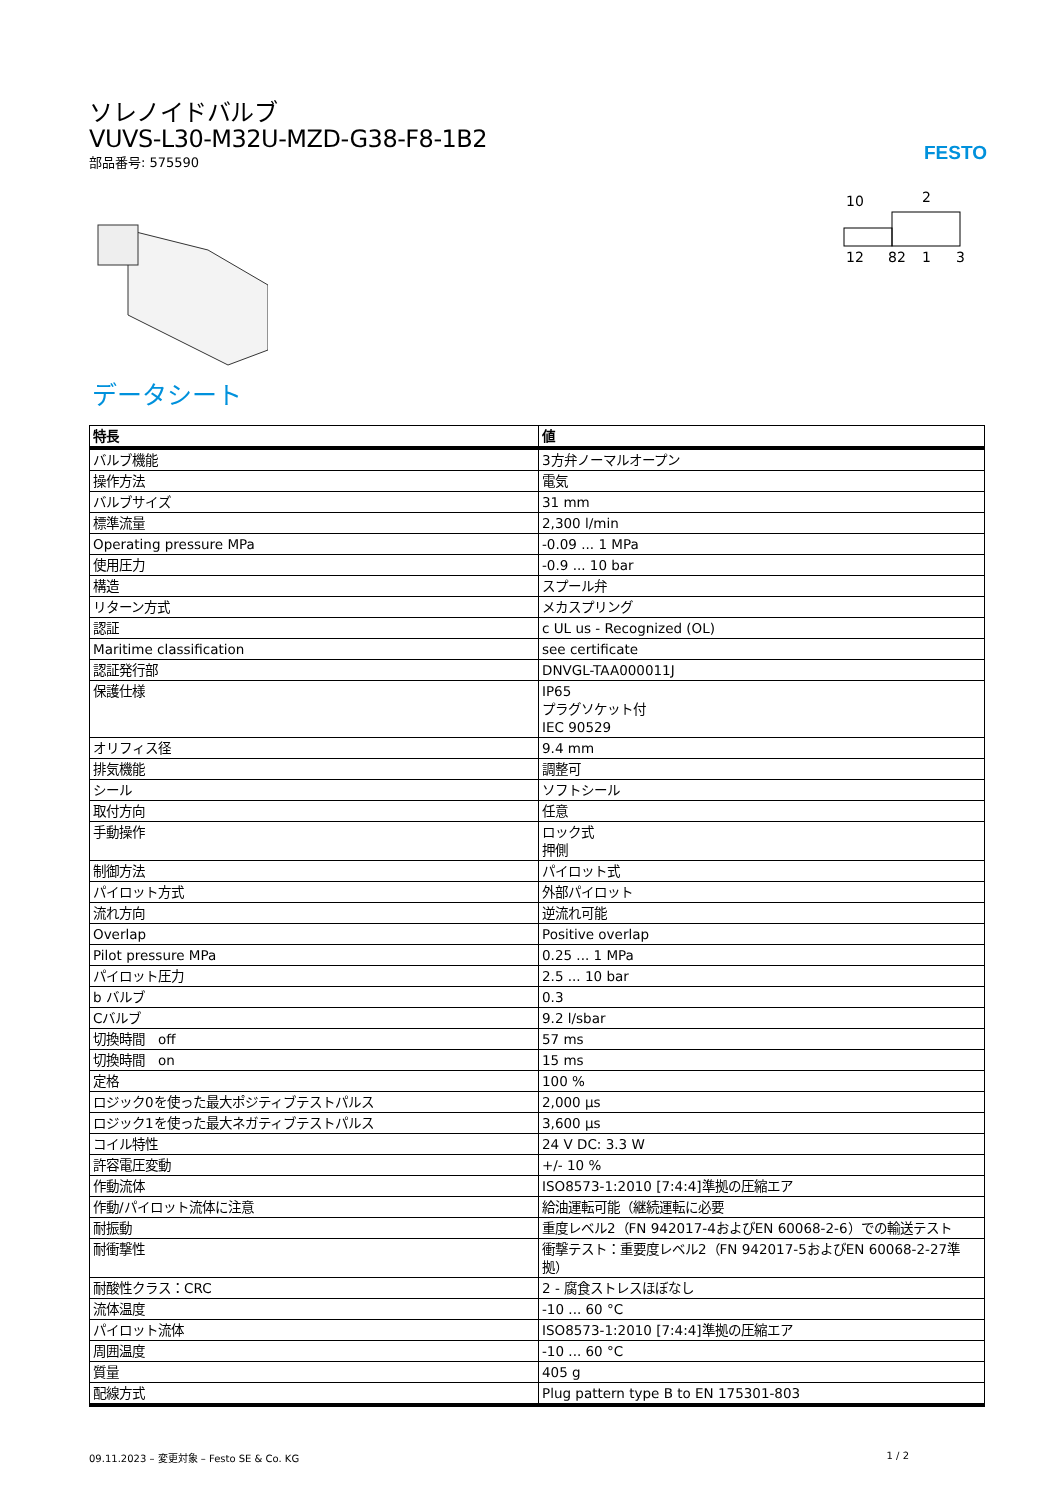ソレノイドバルブ
VUVS-L30-M32U-MZD-G38-F8-1B2
部品番号: 575590
FESTO
10
2
12
82
1
3
データシート
| 特長 | 値 |
| --- | --- |
| バルブ機能 | 3方弁ノーマルオープン |
| 操作方法 | 電気 |
| バルブサイズ | 31 mm |
| 標準流量 | 2,300 l/min |
| Operating pressure MPa | -0.09 ... 1 MPa |
| 使用圧力 | -0.9 ... 10 bar |
| 構造 | スプール弁 |
| リターン方式 | メカスプリング |
| 認証 | c UL us - Recognized (OL) |
| Maritime classification | see certificate |
| 認証発行部 | DNVGL-TAA000011J |
| 保護仕様 | IP65 プラグソケット付 IEC 90529 |
| オリフィス径 | 9.4 mm |
| 排気機能 | 調整可 |
| シール | ソフトシール |
| 取付方向 | 任意 |
| 手動操作 | ロック式 押側 |
| 制御方法 | パイロット式 |
| パイロット方式 | 外部パイロット |
| 流れ方向 | 逆流れ可能 |
| Overlap | Positive overlap |
| Pilot pressure MPa | 0.25 ... 1 MPa |
| パイロット圧力 | 2.5 ... 10 bar |
| b バルブ | 0.3 |
| Cバルブ | 9.2 l/sbar |
| 切換時間 off | 57 ms |
| 切換時間 on | 15 ms |
| 定格 | 100 % |
| ロジック0を使った最大ポジティブテストパルス | 2,000 µs |
| ロジック1を使った最大ネガティブテストパルス | 3,600 µs |
| コイル特性 | 24 V DC: 3.3 W |
| 許容電圧変動 | +/- 10 % |
| 作動流体 | ISO8573-1:2010 [7:4:4]準拠の圧縮エア |
| 作動/パイロット流体に注意 | 給油運転可能（継続運転に必要 |
| 耐振動 | 重度レベル2（FN 942017-4およびEN 60068-2-6）での輸送テスト |
| 耐衝撃性 | 衝撃テスト：重要度レベル2（FN 942017-5およびEN 60068-2-27準拠） |
| 耐酸性クラス：CRC | 2 - 腐食ストレスほぼなし |
| 流体温度 | -10 ... 60 °C |
| パイロット流体 | ISO8573-1:2010 [7:4:4]準拠の圧縮エア |
| 周囲温度 | -10 ... 60 °C |
| 質量 | 405 g |
| 配線方式 | Plug pattern type B to EN 175301-803 |
09.11.2023 – 変更対象 – Festo SE & Co. KG 1 / 2